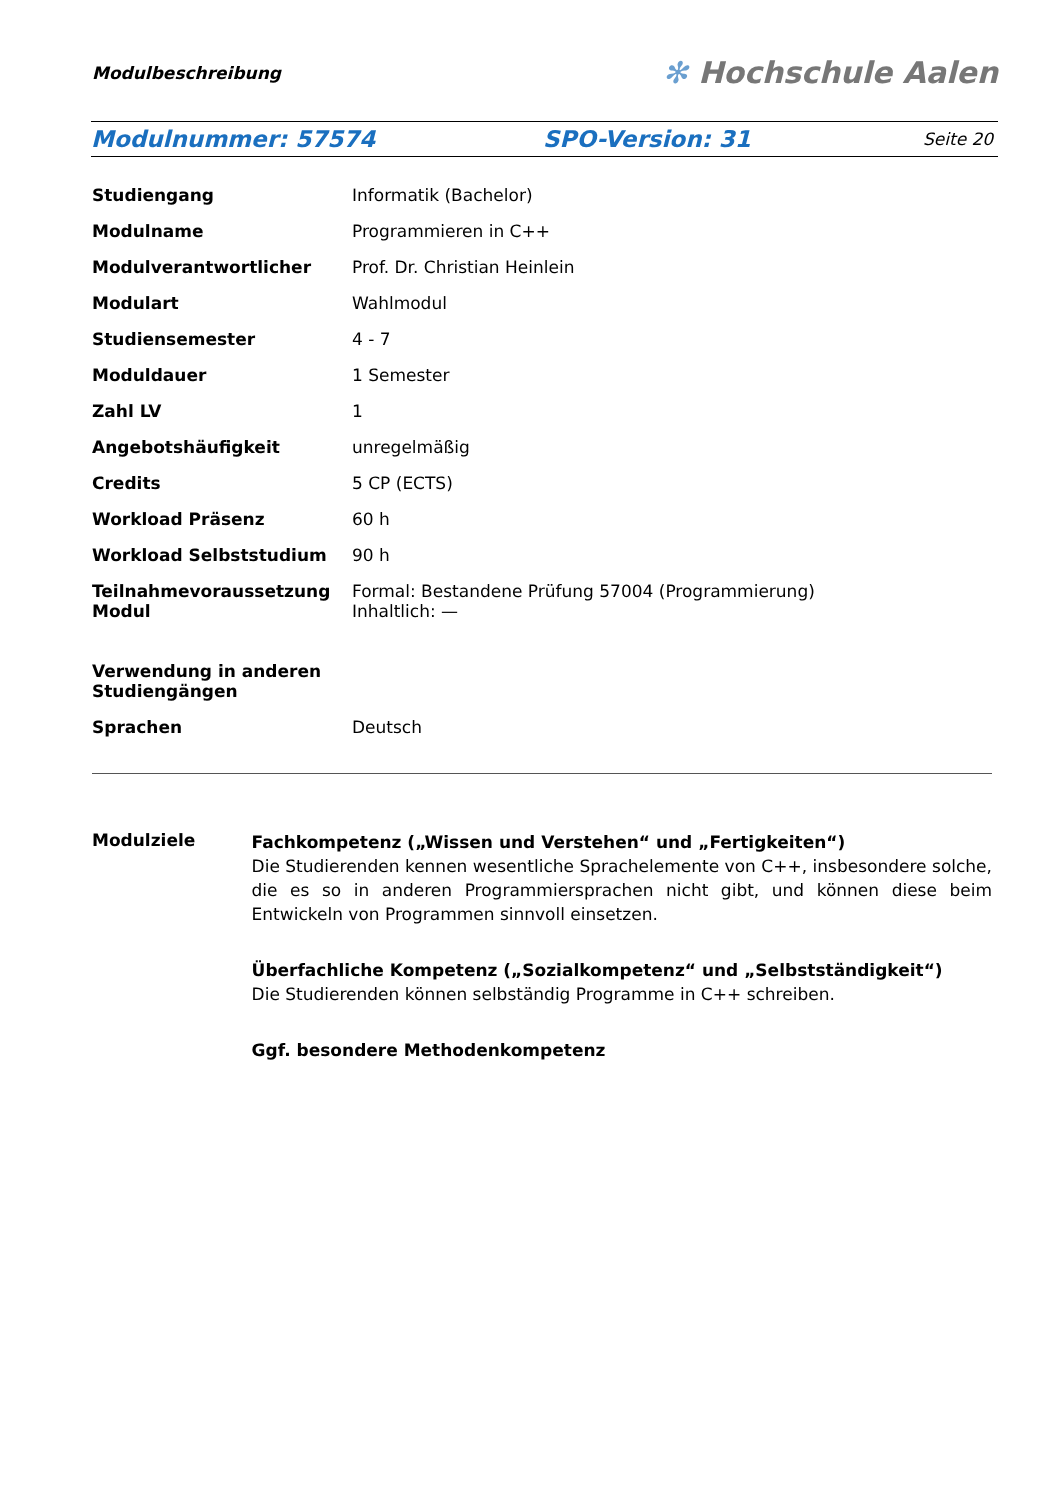Modulbeschreibung
✻ Hochschule Aalen
Modulnummer: 57574 SPO-Version: 31 Seite 20
| Studiengang | Informatik (Bachelor) |
| Modulname | Programmieren in C++ |
| Modulverantwortlicher | Prof. Dr. Christian Heinlein |
| Modulart | Wahlmodul |
| Studiensemester | 4 - 7 |
| Moduldauer | 1 Semester |
| Zahl LV | 1 |
| Angebotshäufigkeit | unregelmäßig |
| Credits | 5 CP (ECTS) |
| Workload Präsenz | 60 h |
| Workload Selbststudium | 90 h |
| Teilnahmevoraussetzung Modul | Formal: Bestandene Prüfung 57004 (Programmierung) Inhaltlich: — |
| Verwendung in anderen Studiengängen | |
| Sprachen | Deutsch |
Modulziele
Fachkompetenz („Wissen und Verstehen“ und „Fertigkeiten“)
Die Studierenden kennen wesentliche Sprachelemente von C++, insbesondere solche, die es so in anderen Programmiersprachen nicht gibt, und können diese beim Entwickeln von Programmen sinnvoll einsetzen.
Überfachliche Kompetenz („Sozialkompetenz“ und „Selbstständigkeit“)
Die Studierenden können selbständig Programme in C++ schreiben.
Ggf. besondere Methodenkompetenz